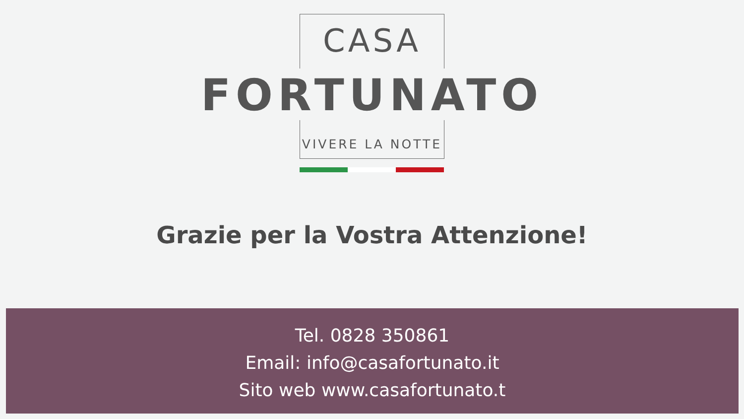CASA
FORTUNATO
VIVERE LA NOTTE
Grazie per la Vostra Attenzione!
Tel. 0828 350861
Email: info@casafortunato.it
Sito web www.casafortunato.t